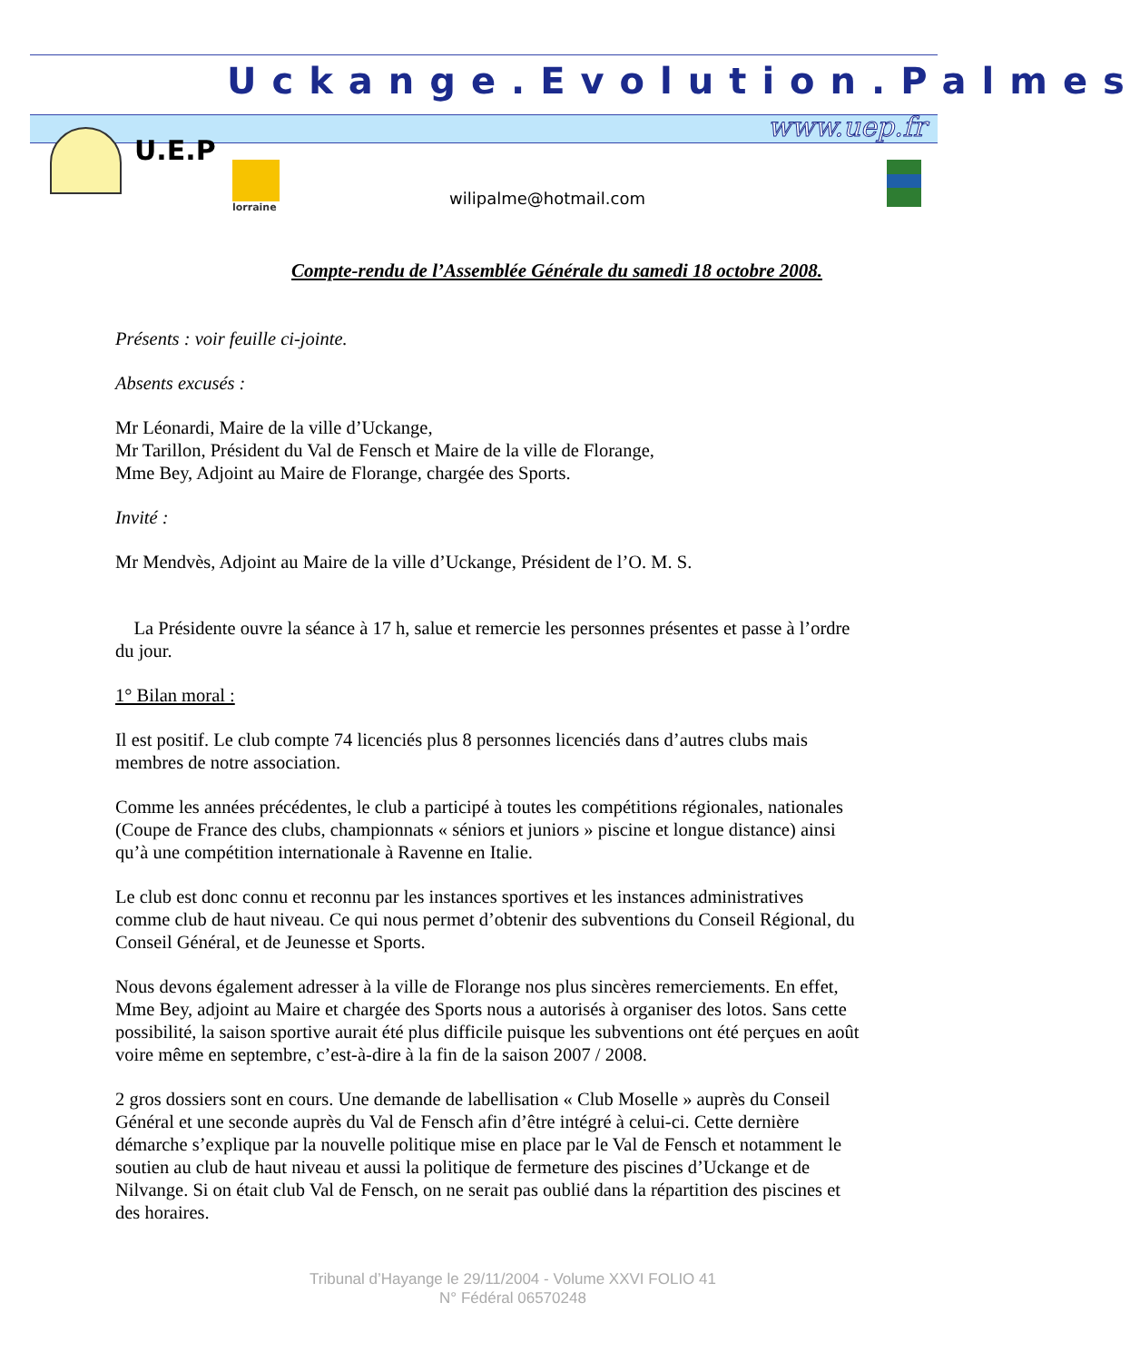Uckange.Evolution.Palmes
www.uep.fr
U.E.P
lorraine
wilipalme@hotmail.com
Compte-rendu de l’Assemblée Générale du samedi 18 octobre 2008.
Présents : voir feuille ci-jointe.
Absents excusés :
Mr Léonardi, Maire de la ville d’Uckange,
Mr Tarillon, Président du Val de Fensch et Maire de la ville de Florange,
Mme Bey, Adjoint au Maire de Florange, chargée des Sports.
Invité :
Mr Mendvès, Adjoint au Maire de la ville d’Uckange, Président de l’O. M. S.
La Présidente ouvre la séance à 17 h, salue et remercie les personnes présentes et passe à l’ordre du jour.
1° Bilan moral :
Il est positif. Le club compte 74 licenciés plus 8 personnes licenciés dans d’autres clubs mais membres de notre association.
Comme les années précédentes, le club a participé à toutes les compétitions régionales, nationales (Coupe de France des clubs, championnats « séniors et juniors » piscine et longue distance) ainsi qu’à une compétition internationale à Ravenne en Italie.
Le club est donc connu et reconnu par les instances sportives et les instances administratives comme club de haut niveau. Ce qui nous permet d’obtenir des subventions du Conseil Régional, du Conseil Général, et de Jeunesse et Sports.
Nous devons également adresser à la ville de Florange nos plus sincères remerciements. En effet, Mme Bey, adjoint au Maire et chargée des Sports nous a autorisés à organiser des lotos. Sans cette possibilité, la saison sportive aurait été plus difficile puisque les subventions ont été perçues en août voire même en septembre, c’est-à-dire à la fin de la saison 2007 / 2008.
2 gros dossiers sont en cours. Une demande de labellisation « Club Moselle » auprès du Conseil Général et une seconde auprès du Val de Fensch afin d’être intégré à celui-ci. Cette dernière démarche s’explique par la nouvelle politique mise en place par le Val de Fensch et notamment le soutien au club de haut niveau et aussi la politique de fermeture des piscines d’Uckange et de Nilvange. Si on était club Val de Fensch, on ne serait pas oublié dans la répartition des piscines et des horaires.
Tribunal d’Hayange le 29/11/2004 - Volume XXVI FOLIO 41
N° Fédéral 06570248